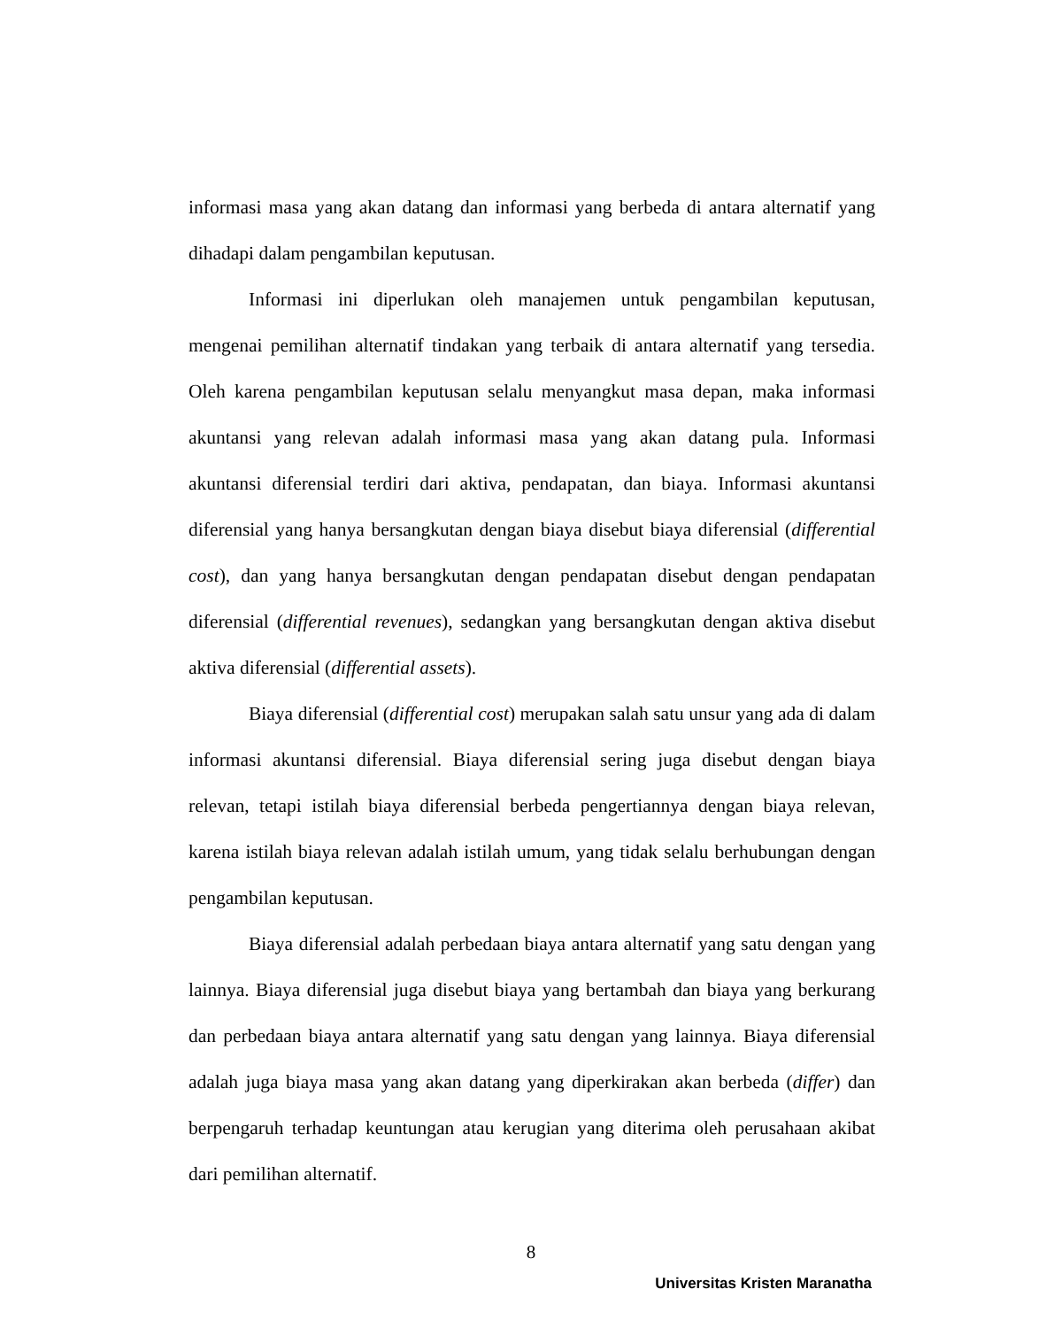informasi masa yang akan datang dan informasi yang berbeda di antara alternatif yang dihadapi dalam pengambilan keputusan.
Informasi ini diperlukan oleh manajemen untuk pengambilan keputusan, mengenai pemilihan alternatif tindakan yang terbaik di antara alternatif yang tersedia. Oleh karena pengambilan keputusan selalu menyangkut masa depan, maka informasi akuntansi yang relevan adalah informasi masa yang akan datang pula. Informasi akuntansi diferensial terdiri dari aktiva, pendapatan, dan biaya. Informasi akuntansi diferensial yang hanya bersangkutan dengan biaya disebut biaya diferensial (differential cost), dan yang hanya bersangkutan dengan pendapatan disebut dengan pendapatan diferensial (differential revenues), sedangkan yang bersangkutan dengan aktiva disebut aktiva diferensial (differential assets).
Biaya diferensial (differential cost) merupakan salah satu unsur yang ada di dalam informasi akuntansi diferensial. Biaya diferensial sering juga disebut dengan biaya relevan, tetapi istilah biaya diferensial berbeda pengertiannya dengan biaya relevan, karena istilah biaya relevan adalah istilah umum, yang tidak selalu berhubungan dengan pengambilan keputusan.
Biaya diferensial adalah perbedaan biaya antara alternatif yang satu dengan yang lainnya. Biaya diferensial juga disebut biaya yang bertambah dan biaya yang berkurang dan perbedaan biaya antara alternatif yang satu dengan yang lainnya. Biaya diferensial adalah juga biaya masa yang akan datang yang diperkirakan akan berbeda (differ) dan berpengaruh terhadap keuntungan atau kerugian yang diterima oleh perusahaan akibat dari pemilihan alternatif.
8
Universitas Kristen Maranatha